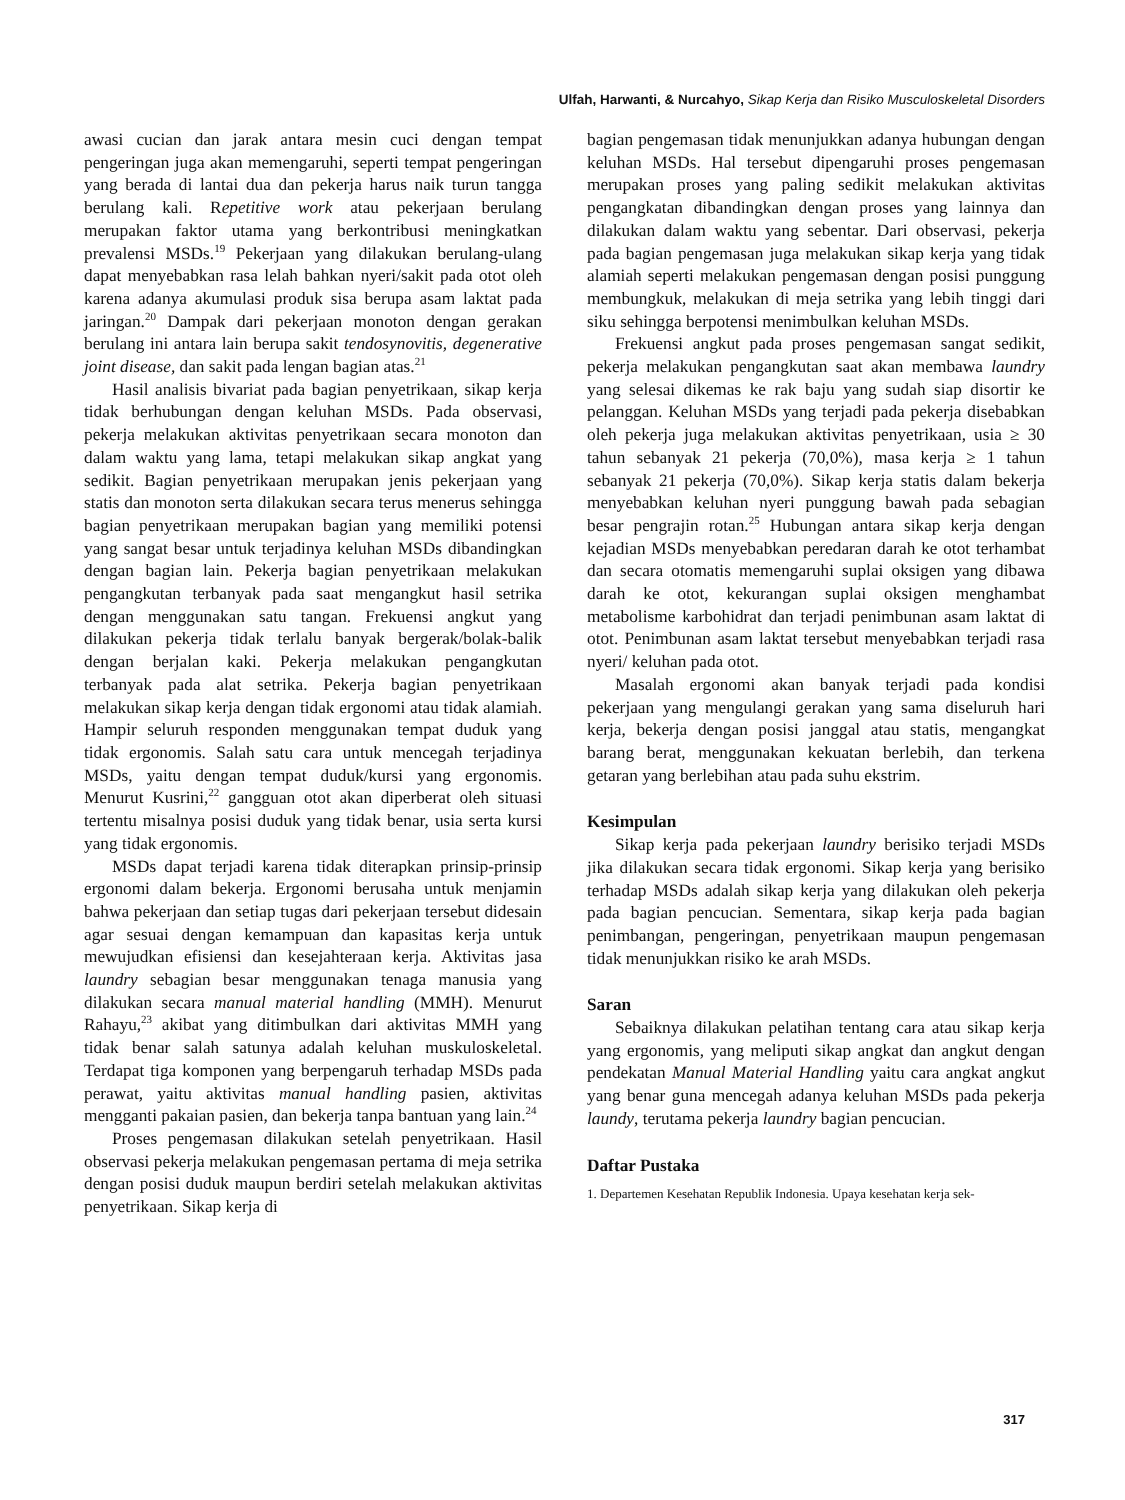Ulfah, Harwanti, & Nurcahyo, Sikap Kerja dan Risiko Musculoskeletal Disorders
awasi cucian dan jarak antara mesin cuci dengan tempat pengeringan juga akan memengaruhi, seperti tempat pengeringan yang berada di lantai dua dan pekerja harus naik turun tangga berulang kali. Repetitive work atau pekerjaan berulang merupakan faktor utama yang berkontribusi meningkatkan prevalensi MSDs.<sup>19</sup> Pekerjaan yang dilakukan berulang-ulang dapat menyebabkan rasa lelah bahkan nyeri/sakit pada otot oleh karena adanya akumulasi produk sisa berupa asam laktat pada jaringan.<sup>20</sup> Dampak dari pekerjaan monoton dengan gerakan berulang ini antara lain berupa sakit tendosynovitis, degenerative joint disease, dan sakit pada lengan bagian atas.<sup>21</sup>
Hasil analisis bivariat pada bagian penyetrikaan, sikap kerja tidak berhubungan dengan keluhan MSDs. Pada observasi, pekerja melakukan aktivitas penyetrikaan secara monoton dan dalam waktu yang lama, tetapi melakukan sikap angkat yang sedikit. Bagian penyetrikaan merupakan jenis pekerjaan yang statis dan monoton serta dilakukan secara terus menerus sehingga bagian penyetrikaan merupakan bagian yang memiliki potensi yang sangat besar untuk terjadinya keluhan MSDs dibandingkan dengan bagian lain. Pekerja bagian penyetrikaan melakukan pengangkutan terbanyak pada saat mengangkut hasil setrika dengan menggunakan satu tangan. Frekuensi angkut yang dilakukan pekerja tidak terlalu banyak bergerak/bolak-balik dengan berjalan kaki. Pekerja melakukan pengangkutan terbanyak pada alat setrika. Pekerja bagian penyetrikaan melakukan sikap kerja dengan tidak ergonomi atau tidak alamiah. Hampir seluruh responden menggunakan tempat duduk yang tidak ergonomis. Salah satu cara untuk mencegah terjadinya MSDs, yaitu dengan tempat duduk/kursi yang ergonomis. Menurut Kusrini,<sup>22</sup> gangguan otot akan diperberat oleh situasi tertentu misalnya posisi duduk yang tidak benar, usia serta kursi yang tidak ergonomis.
MSDs dapat terjadi karena tidak diterapkan prinsip-prinsip ergonomi dalam bekerja. Ergonomi berusaha untuk menjamin bahwa pekerjaan dan setiap tugas dari pekerjaan tersebut didesain agar sesuai dengan kemampuan dan kapasitas kerja untuk mewujudkan efisiensi dan kesejahteraan kerja. Aktivitas jasa laundry sebagian besar menggunakan tenaga manusia yang dilakukan secara manual material handling (MMH). Menurut Rahayu,<sup>23</sup> akibat yang ditimbulkan dari aktivitas MMH yang tidak benar salah satunya adalah keluhan muskuloskeletal. Terdapat tiga komponen yang berpengaruh terhadap MSDs pada perawat, yaitu aktivitas manual handling pasien, aktivitas mengganti pakaian pasien, dan bekerja tanpa bantuan yang lain.<sup>24</sup>
Proses pengemasan dilakukan setelah penyetrikaan. Hasil observasi pekerja melakukan pengemasan pertama di meja setrika dengan posisi duduk maupun berdiri setelah melakukan aktivitas penyetrikaan. Sikap kerja di
bagian pengemasan tidak menunjukkan adanya hubungan dengan keluhan MSDs. Hal tersebut dipengaruhi proses pengemasan merupakan proses yang paling sedikit melakukan aktivitas pengangkatan dibandingkan dengan proses yang lainnya dan dilakukan dalam waktu yang sebentar. Dari observasi, pekerja pada bagian pengemasan juga melakukan sikap kerja yang tidak alamiah seperti melakukan pengemasan dengan posisi punggung membungkuk, melakukan di meja setrika yang lebih tinggi dari siku sehingga berpotensi menimbulkan keluhan MSDs.
Frekuensi angkut pada proses pengemasan sangat sedikit, pekerja melakukan pengangkutan saat akan membawa laundry yang selesai dikemas ke rak baju yang sudah siap disortir ke pelanggan. Keluhan MSDs yang terjadi pada pekerja disebabkan oleh pekerja juga melakukan aktivitas penyetrikaan, usia ≥ 30 tahun sebanyak 21 pekerja (70,0%), masa kerja ≥ 1 tahun sebanyak 21 pekerja (70,0%). Sikap kerja statis dalam bekerja menyebabkan keluhan nyeri punggung bawah pada sebagian besar pengrajin rotan.<sup>25</sup> Hubungan antara sikap kerja dengan kejadian MSDs menyebabkan peredaran darah ke otot terhambat dan secara otomatis memengaruhi suplai oksigen yang dibawa darah ke otot, kekurangan suplai oksigen menghambat metabolisme karbohidrat dan terjadi penimbunan asam laktat di otot. Penimbunan asam laktat tersebut menyebabkan terjadi rasa nyeri/ keluhan pada otot.
Masalah ergonomi akan banyak terjadi pada kondisi pekerjaan yang mengulangi gerakan yang sama diseluruh hari kerja, bekerja dengan posisi janggal atau statis, mengangkat barang berat, menggunakan kekuatan berlebih, dan terkena getaran yang berlebihan atau pada suhu ekstrim.
Kesimpulan
Sikap kerja pada pekerjaan laundry berisiko terjadi MSDs jika dilakukan secara tidak ergonomi. Sikap kerja yang berisiko terhadap MSDs adalah sikap kerja yang dilakukan oleh pekerja pada bagian pencucian. Sementara, sikap kerja pada bagian penimbangan, pengeringan, penyetrikaan maupun pengemasan tidak menunjukkan risiko ke arah MSDs.
Saran
Sebaiknya dilakukan pelatihan tentang cara atau sikap kerja yang ergonomis, yang meliputi sikap angkat dan angkut dengan pendekatan Manual Material Handling yaitu cara angkat angkut yang benar guna mencegah adanya keluhan MSDs pada pekerja laundy, terutama pekerja laundry bagian pencucian.
Daftar Pustaka
1. Departemen Kesehatan Republik Indonesia. Upaya kesehatan kerja sek-
317